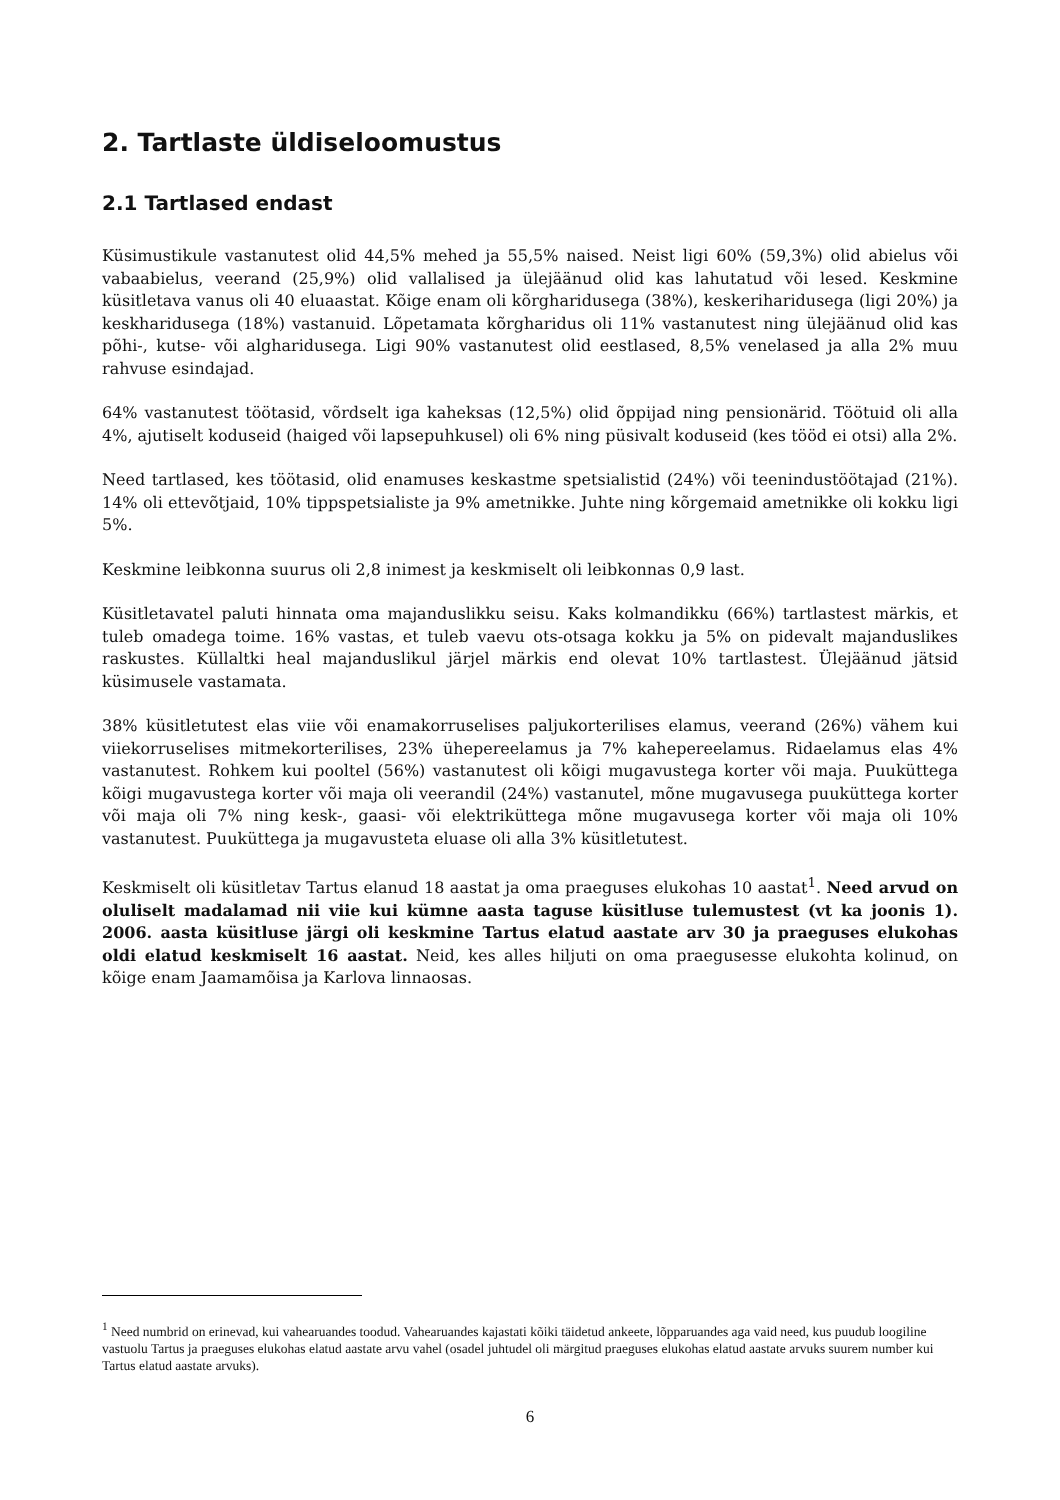2. Tartlaste üldiseloomustus
2.1 Tartlased endast
Küsimustikule vastanutest olid 44,5% mehed ja 55,5% naised. Neist ligi 60% (59,3%) olid abielus või vabaabielus, veerand (25,9%) olid vallalised ja ülejäänud olid kas lahutatud või lesed. Keskmine küsitletava vanus oli 40 eluaastat. Kõige enam oli kõrgharidusega (38%), keskeriharidusega (ligi 20%) ja keskharidusega (18%) vastanuid. Lõpetamata kõrgharidus oli 11% vastanutest ning ülejäänud olid kas põhi-, kutse- või algharidusega. Ligi 90% vastanutest olid eestlased, 8,5% venelased ja alla 2% muu rahvuse esindajad.
64% vastanutest töötasid, võrdselt iga kaheksas (12,5%) olid õppijad ning pensionärid. Töötuid oli alla 4%, ajutiselt koduseid (haiged või lapsepuhkusel) oli 6% ning püsivalt koduseid (kes tööd ei otsi) alla 2%.
Need tartlased, kes töötasid, olid enamuses keskastme spetsialistid (24%) või teenindustöötajad (21%). 14% oli ettevõtjaid, 10% tippspetsialiste ja 9% ametnikke. Juhte ning kõrgemaid ametnikke oli kokku ligi 5%.
Keskmine leibkonna suurus oli 2,8 inimest ja keskmiselt oli leibkonnas 0,9 last.
Küsitletavatel paluti hinnata oma majanduslikku seisu. Kaks kolmandikku (66%) tartlastest märkis, et tuleb omadega toime. 16% vastas, et tuleb vaevu ots-otsaga kokku ja 5% on pidevalt majanduslikes raskustes. Küllaltki heal majanduslikul järjel märkis end olevat 10% tartlastest. Ülejäänud jätsid küsimusele vastamata.
38% küsitletutest elas viie või enamakorruselises paljukorterilises elamus, veerand (26%) vähem kui viiekorruselises mitmekorterilises, 23% ühepereelamus ja 7% kahepereelamus. Ridaelamus elas 4% vastanutest. Rohkem kui pooltel (56%) vastanutest oli kõigi mugavustega korter või maja. Puuküttega kõigi mugavustega korter või maja oli veerandil (24%) vastanutel, mõne mugavusega puuküttega korter või maja oli 7% ning kesk-, gaasi- või elektriküttega mõne mugavusega korter või maja oli 10% vastanutest. Puuküttega ja mugavusteta eluase oli alla 3% küsitletutest.
Keskmiselt oli küsitletav Tartus elanud 18 aastat ja oma praeguses elukohas 10 aastat<sup>1</sup>. Need arvud on oluliselt madalamad nii viie kui kümne aasta taguse küsitluse tulemustest (vt ka joonis 1). 2006. aasta küsitluse järgi oli keskmine Tartus elatud aastate arv 30 ja praeguses elukohas oldi elatud keskmiselt 16 aastat. Neid, kes alles hiljuti on oma praegusesse elukohta kolinud, on kõige enam Jaamamõisa ja Karlova linnaosas.
<sup>1</sup> Need numbrid on erinevad, kui vahearuandes toodud. Vahearuandes kajastati kõiki täidetud ankeete, lõpparuandes aga vaid need, kus puudub loogiline vastuolu Tartus ja praeguses elukohas elatud aastate arvu vahel (osadel juhtudel oli märgitud praeguses elukohas elatud aastate arvuks suurem number kui Tartus elatud aastate arvuks).
6